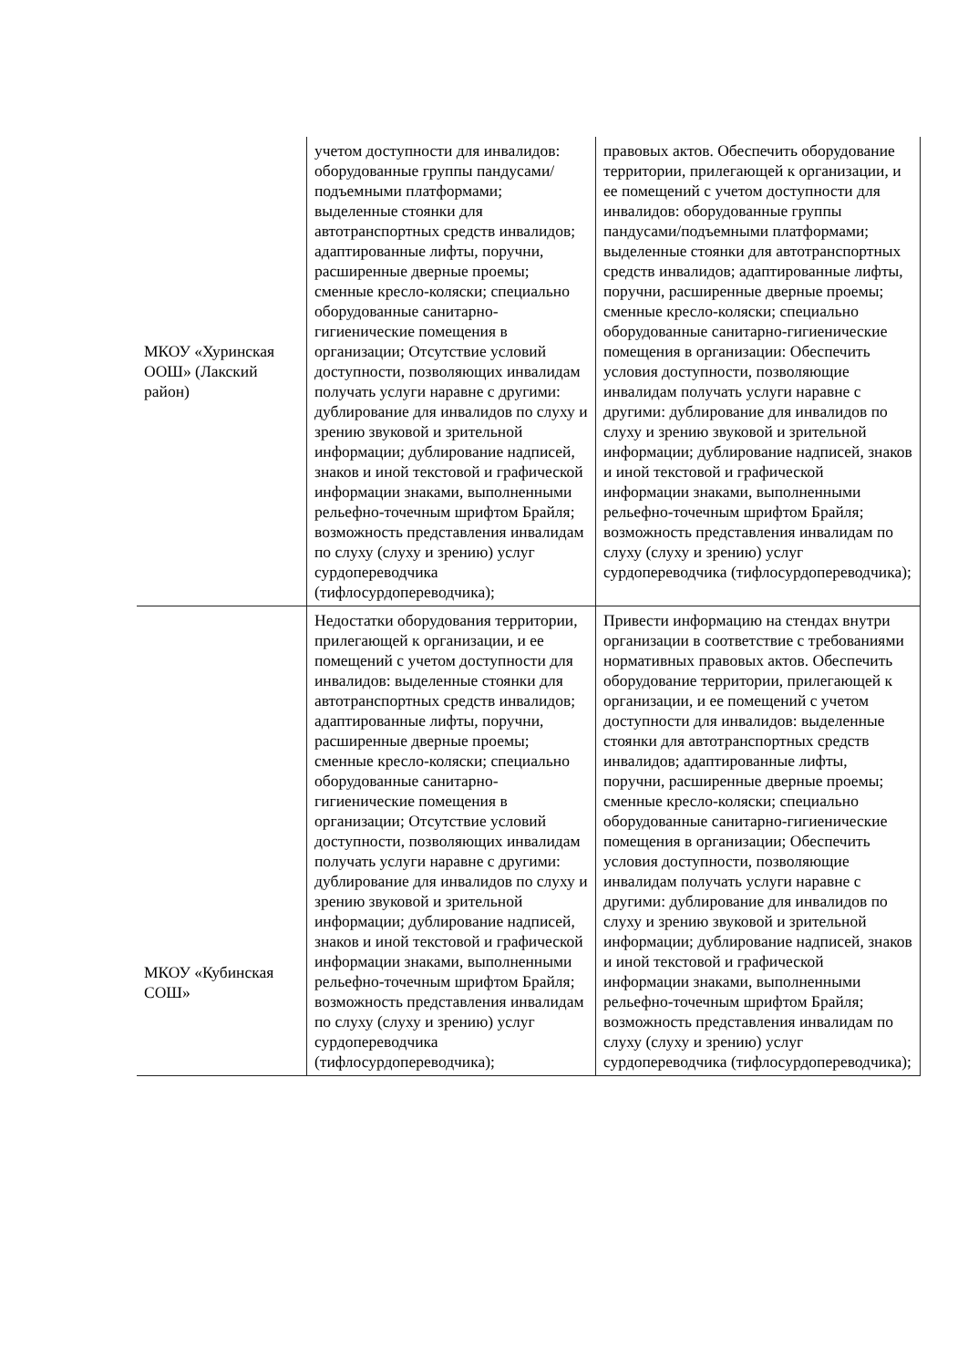| МКОУ «Хуринская ООШ» (Лакский район) | учетом доступности для инвалидов: оборудованные группы пандусами/подъемными платформами; выделенные стоянки для автотранспортных средств инвалидов; адаптированные лифты, поручни, расширенные дверные проемы; сменные кресло-коляски; специально оборудованные санитарно-гигиенические помещения в организации; Отсутствие условий доступности, позволяющих инвалидам получать услуги наравне с другими: дублирование для инвалидов по слуху и зрению звуковой и зрительной информации; дублирование надписей, знаков и иной текстовой и графической информации знаками, выполненными рельефно-точечным шрифтом Брайля; возможность представления инвалидам по слуху (слуху и зрению) услуг сурдопереводчика (тифлосурдопереводчика); | правовых актов. Обеспечить оборудование территории, прилегающей к организации, и ее помещений с учетом доступности для инвалидов: оборудованные группы пандусами/подъемными платформами; выделенные стоянки для автотранспортных средств инвалидов; адаптированные лифты, поручни, расширенные дверные проемы; сменные кресло-коляски; специально оборудованные санитарно-гигиенические помещения в организации: Обеспечить условия доступности, позволяющие инвалидам получать услуги наравне с другими: дублирование для инвалидов по слуху и зрению звуковой и зрительной информации; дублирование надписей, знаков и иной текстовой и графической информации знаками, выполненными рельефно-точечным шрифтом Брайля; возможность представления инвалидам по слуху (слуху и зрению) услуг сурдопереводчика (тифлосурдопереводчика); |
| МКОУ «Кубинская СОШ» | Недостатки оборудования территории, прилегающей к организации, и ее помещений с учетом доступности для инвалидов: выделенные стоянки для автотранспортных средств инвалидов; адаптированные лифты, поручни, расширенные дверные проемы; сменные кресло-коляски; специально оборудованные санитарно-гигиенические помещения в организации; Отсутствие условий доступности, позволяющих инвалидам получать услуги наравне с другими: дублирование для инвалидов по слуху и зрению звуковой и зрительной информации; дублирование надписей, знаков и иной текстовой и графической информации знаками, выполненными рельефно-точечным шрифтом Брайля; возможность представления инвалидам по слуху (слуху и зрению) услуг сурдопереводчика (тифлосурдопереводчика); | Привести информацию на стендах внутри организации в соответствие с требованиями нормативных правовых актов. Обеспечить оборудование территории, прилегающей к организации, и ее помещений с учетом доступности для инвалидов: выделенные стоянки для автотранспортных средств инвалидов; адаптированные лифты, поручни, расширенные дверные проемы; сменные кресло-коляски; специально оборудованные санитарно-гигиенические помещения в организации; Обеспечить условия доступности, позволяющие инвалидам получать услуги наравне с другими: дублирование для инвалидов по слуху и зрению звуковой и зрительной информации; дублирование надписей, знаков и иной текстовой и графической информации знаками, выполненными рельефно-точечным шрифтом Брайля; возможность представления инвалидам по слуху (слуху и зрению) услуг сурдопереводчика (тифлосурдопереводчика); |